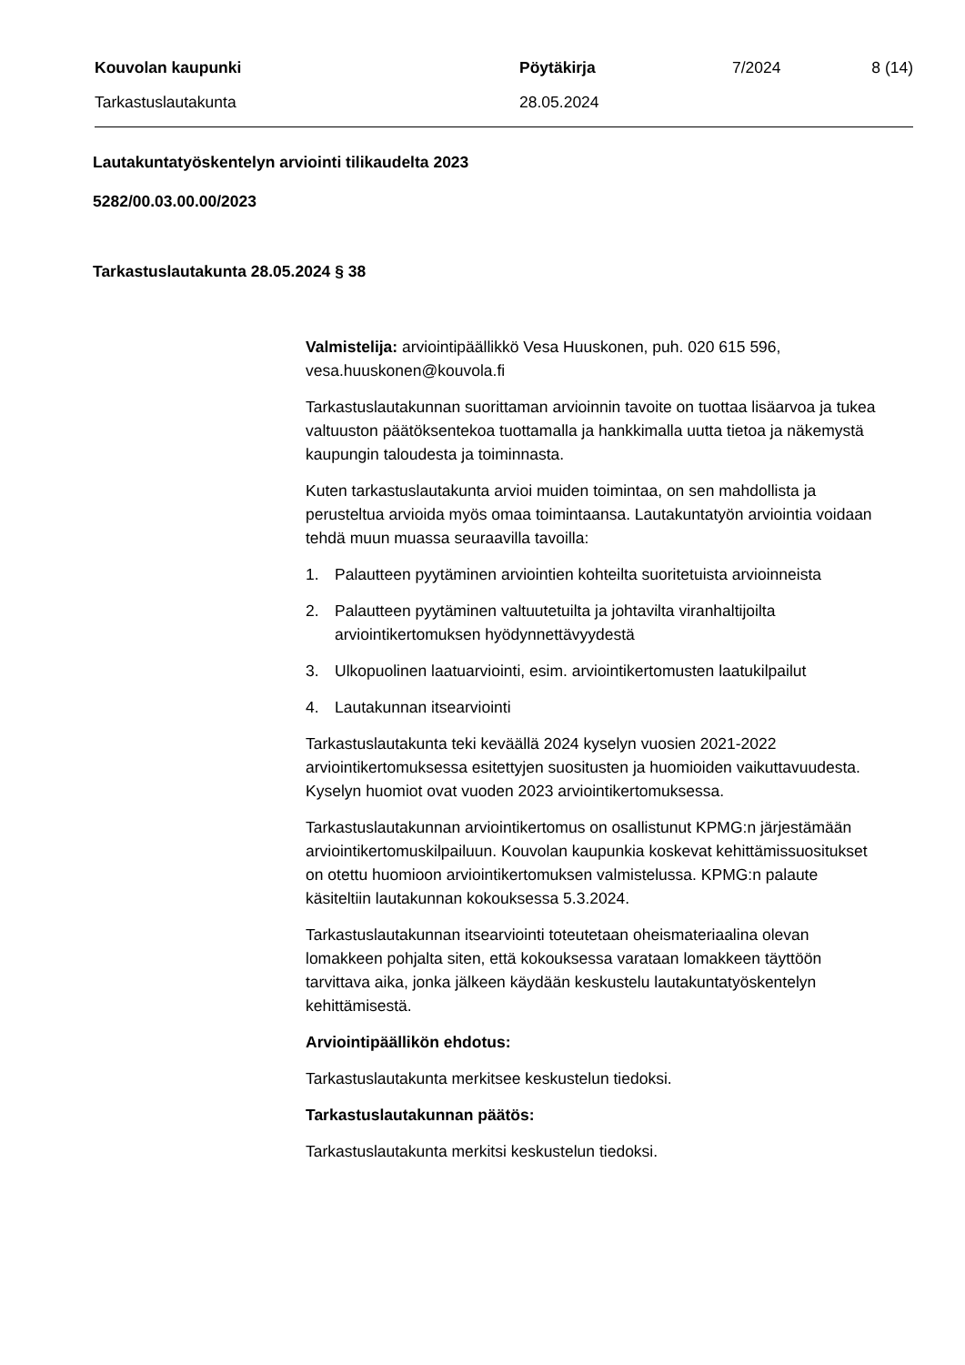| Kouvolan kaupunki | Pöytäkirja | 7/2024 | 8 (14) |
| Tarkastuslautakunta | 28.05.2024 | | |
Lautakuntatyöskentelyn arviointi tilikaudelta 2023
5282/00.03.00.00/2023
Tarkastuslautakunta 28.05.2024 § 38
Valmistelija: arviointipäällikkö Vesa Huuskonen, puh. 020 615 596, vesa.huuskonen@kouvola.fi
Tarkastuslautakunnan suorittaman arvioinnin tavoite on tuottaa lisäarvoa ja tukea valtuuston päätöksentekoa tuottamalla ja hankkimalla uutta tietoa ja näkemystä kaupungin taloudesta ja toiminnasta.
Kuten tarkastuslautakunta arvioi muiden toimintaa, on sen mahdollista ja perusteltua arvioida myös omaa toimintaansa. Lautakuntatyön arviointia voidaan tehdä muun muassa seuraavilla tavoilla:
1. Palautteen pyytäminen arviointien kohteilta suoritetuista arvioinneista
2. Palautteen pyytäminen valtuutetuilta ja johtavilta viranhaltijoilta arviointikertomuksen hyödynnettävyydestä
3. Ulkopuolinen laatuarviointi, esim. arviointikertomusten laatukilpailut
4. Lautakunnan itsearviointi
Tarkastuslautakunta teki keväällä 2024 kyselyn vuosien 2021-2022 arviointikertomuksessa esitettyjen suositusten ja huomioiden vaikuttavuudesta. Kyselyn huomiot ovat vuoden 2023 arviointikertomuksessa.
Tarkastuslautakunnan arviointikertomus on osallistunut KPMG:n järjestämään arviointikertomuskilpailuun. Kouvolan kaupunkia koskevat kehittämissuositukset on otettu huomioon arviointikertomuksen valmistelussa. KPMG:n palaute käsiteltiin lautakunnan kokouksessa 5.3.2024.
Tarkastuslautakunnan itsearviointi toteutetaan oheismateriaalina olevan lomakkeen pohjalta siten, että kokouksessa varataan lomakkeen täyttöön tarvittava aika, jonka jälkeen käydään keskustelu lautakuntatyöskentelyn kehittämisestä.
Arviointipäällikön ehdotus:
Tarkastuslautakunta merkitsee keskustelun tiedoksi.
Tarkastuslautakunnan päätös:
Tarkastuslautakunta merkitsi keskustelun tiedoksi.